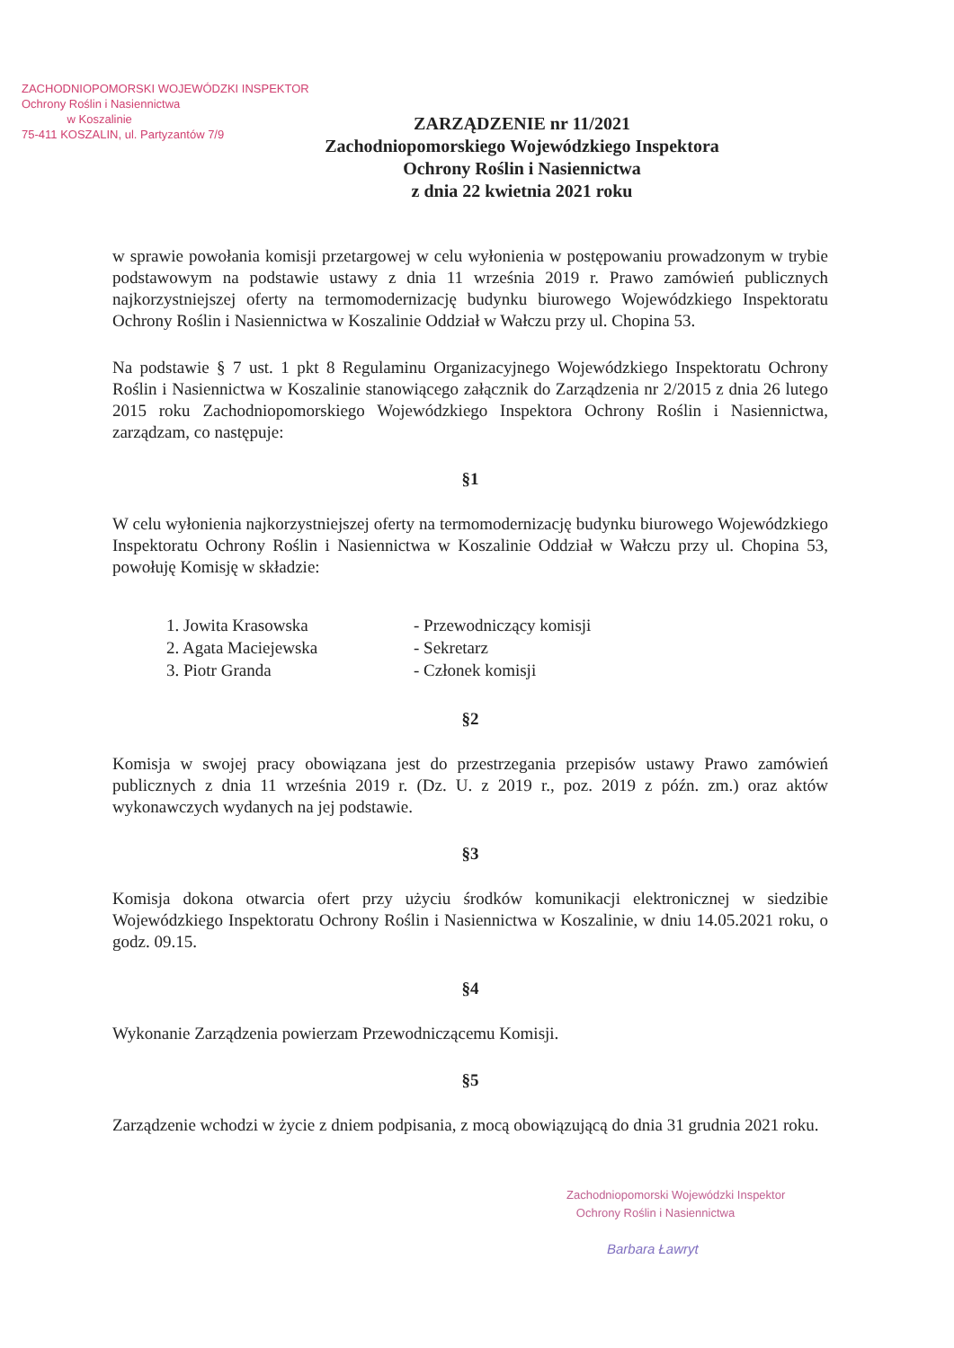ZACHODNIOPOMORSKI WOJEWÓDZKI INSPEKTOR
Ochrony Roślin i Nasiennictwa
w Koszalinie
75-411 KOSZALIN, ul. Partyzantów 7/9
ZARZĄDZENIE nr 11/2021
Zachodniopomorskiego Wojewódzkiego Inspektora
Ochrony Roślin i Nasiennictwa
z dnia 22 kwietnia 2021 roku
w sprawie powołania komisji przetargowej w celu wyłonienia w postępowaniu prowadzonym w trybie podstawowym na podstawie ustawy z dnia 11 września 2019 r. Prawo zamówień publicznych najkorzystniejszej oferty na termomodernizację budynku biurowego Wojewódzkiego Inspektoratu Ochrony Roślin i Nasiennictwa w Koszalinie Oddział w Wałczu przy ul. Chopina 53.
Na podstawie § 7 ust. 1 pkt 8 Regulaminu Organizacyjnego Wojewódzkiego Inspektoratu Ochrony Roślin i Nasiennictwa w Koszalinie stanowiącego załącznik do Zarządzenia nr 2/2015 z dnia 26 lutego 2015 roku Zachodniopomorskiego Wojewódzkiego Inspektora Ochrony Roślin i Nasiennictwa, zarządzam, co następuje:
§1
W celu wyłonienia najkorzystniejszej oferty na termomodernizację budynku biurowego Wojewódzkiego Inspektoratu Ochrony Roślin i Nasiennictwa w Koszalinie Oddział w Wałczu przy ul. Chopina 53, powołuję Komisję w składzie:
1. Jowita Krasowska
- Przewodniczący komisji
2. Agata Maciejewska
- Sekretarz
3. Piotr Granda
- Członek komisji
§2
Komisja w swojej pracy obowiązana jest do przestrzegania przepisów ustawy Prawo zamówień publicznych z dnia 11 września 2019 r. (Dz. U. z 2019 r., poz. 2019 z późn. zm.) oraz aktów wykonawczych wydanych na jej podstawie.
§3
Komisja dokona otwarcia ofert przy użyciu środków komunikacji elektronicznej w siedzibie Wojewódzkiego Inspektoratu Ochrony Roślin i Nasiennictwa w Koszalinie, w dniu 14.05.2021 roku, o godz. 09.15.
§4
Wykonanie Zarządzenia powierzam Przewodniczącemu Komisji.
§5
Zarządzenie wchodzi w życie z dniem podpisania, z mocą obowiązującą do dnia 31 grudnia 2021 roku.
Zachodniopomorski Wojewódzki Inspektor
Ochrony Roślin i Nasiennictwa
Barbara Ławryt